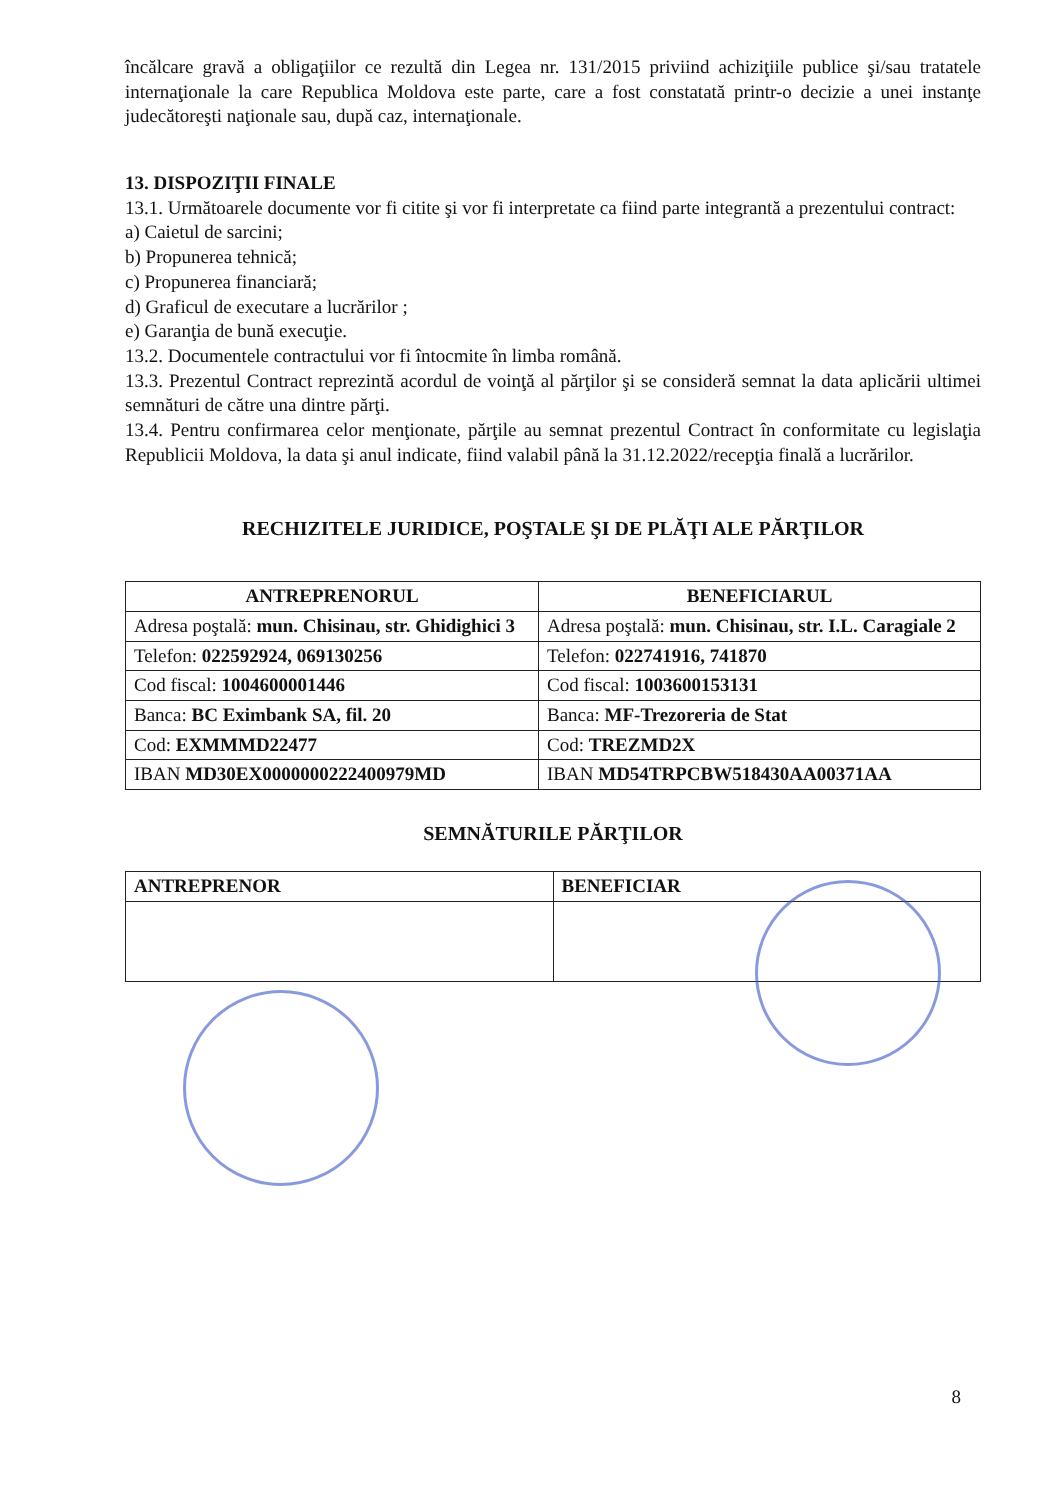încălcare gravă a obligaţiilor ce rezultă din Legea nr. 131/2015 priviind achiziţiile publice şi/sau tratatele internaţionale la care Republica Moldova este parte, care a fost constatată printr-o decizie a unei instanţe judecătoreşti naţionale sau, după caz, internaţionale.
13. DISPOZIŢII FINALE
13.1. Următoarele documente vor fi citite şi vor fi interpretate ca fiind parte integrantă a prezentului contract:
a) Caietul de sarcini;
b) Propunerea tehnică;
c) Propunerea financiară;
d) Graficul de executare a lucrărilor ;
e) Garanţia de bună execuţie.
13.2. Documentele contractului vor fi întocmite în limba română.
13.3. Prezentul Contract reprezintă acordul de voinţă al părţilor şi se consideră semnat la data aplicării ultimei semnături de către una dintre părţi.
13.4. Pentru confirmarea celor menţionate, părţile au semnat prezentul Contract în conformitate cu legislaţia Republicii Moldova, la data şi anul indicate, fiind valabil până la 31.12.2022/recepţia finală a lucrărilor.
RECHIZITELE JURIDICE, POŞTALE ŞI DE PLĂŢI ALE PĂRŢILOR
| ANTREPRENORUL | BENEFICIARUL |
| --- | --- |
| Adresa poştală: mun. Chisinau, str. Ghidighici 3 | Adresa poştală: mun. Chisinau, str. I.L. Caragiale 2 |
| Telefon: 022592924, 069130256 | Telefon: 022741916, 741870 |
| Cod fiscal: 1004600001446 | Cod fiscal: 1003600153131 |
| Banca: BC Eximbank SA, fil. 20 | Banca: MF-Trezoreria de Stat |
| Cod: EXMMMD22477 | Cod: TREZMD2X |
| IBAN MD30EX0000000222400979MD | IBAN MD54TRPCBW518430AA00371AA |
SEMNĂTURILE PĂRŢILOR
| ANTREPRENOR | BENEFICIAR |
| --- | --- |
8